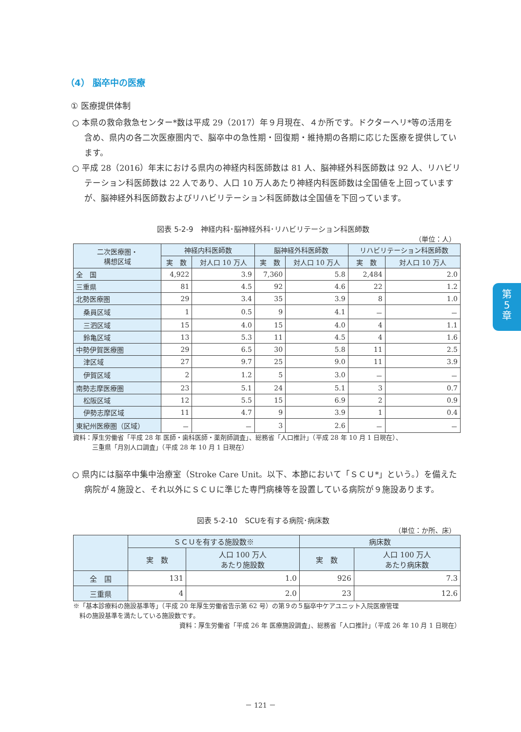（4） 脳卒中の医療
① 医療提供体制
○ 本県の救命救急センター*数は平成 29（2017）年９月現在、４か所です。ドクターヘリ*等の活用を含め、県内の各二次医療圏内で、脳卒中の急性期・回復期・維持期の各期に応じた医療を提供しています。
○ 平成 28（2016）年末における県内の神経内科医師数は 81 人、脳神経外科医師数は 92 人、リハビリテーション科医師数は 22 人であり、人口 10 万人あたり神経内科医師数は全国値を上回っていますが、脳神経外科医師数およびリハビリテーション科医師数は全国値を下回っています。
図表 5-2-9　神経内科･脳神経外科･リハビリテーション科医師数
（単位：人）
| 二次医療圏・ 構想区域 | 神経内科医師数 | | 脳神経外科医師数 | | リハビリテーション科医師数 | |
| --- | --- | --- | --- | --- | --- | --- |
| | 実 数 | 対人口 10 万人 | 実 数 | 対人口 10 万人 | 実 数 | 対人口 10 万人 |
| 全 国 | 4,922 | 3.9 | 7,360 | 5.8 | 2,484 | 2.0 |
| 三重県 | 81 | 4.5 | 92 | 4.6 | 22 | 1.2 |
| 北勢医療圏 | 29 | 3.4 | 35 | 3.9 | 8 | 1.0 |
| 桑員区域 | 1 | 0.5 | 9 | 4.1 | － | － |
| 三泗区域 | 15 | 4.0 | 15 | 4.0 | 4 | 1.1 |
| 鈴亀区域 | 13 | 5.3 | 11 | 4.5 | 4 | 1.6 |
| 中勢伊賀医療圏 | 29 | 6.5 | 30 | 5.8 | 11 | 2.5 |
| 津区域 | 27 | 9.7 | 25 | 9.0 | 11 | 3.9 |
| 伊賀区域 | 2 | 1.2 | 5 | 3.0 | － | － |
| 南勢志摩医療圏 | 23 | 5.1 | 24 | 5.1 | 3 | 0.7 |
| 松阪区域 | 12 | 5.5 | 15 | 6.9 | 2 | 0.9 |
| 伊勢志摩区域 | 11 | 4.7 | 9 | 3.9 | 1 | 0.4 |
| 東紀州医療圏（区域） | － | － | 3 | 2.6 | － | － |
資料：厚生労働省「平成 28 年 医師・歯科医師・薬剤師調査」、総務省「人口推計」（平成 28 年 10 月 1 日現在）、
　　　三重県「月別人口調査」（平成 28 年 10 月 1 日現在）
○ 県内には脳卒中集中治療室（Stroke Care Unit。以下、本節において「ＳＣＵ*」という。）を備えた病院が４施設と、それ以外にＳＣＵに準じた専門病棟等を設置している病院が９施設あります。
図表 5-2-10　SCUを有する病院･病床数
（単位：か所、床）
| | ＳＣＵを有する施設数※ | | 病床数 | |
| --- | --- | --- | --- | --- |
| | 実 数 | 人口 100 万人 あたり施設数 | 実 数 | 人口 100 万人 あたり病床数 |
| 全 国 | 131 | 1.0 | 926 | 7.3 |
| 三重県 | 4 | 2.0 | 23 | 12.6 |
※「基本診療料の施設基準等」（平成 20 年厚生労働省告示第 62 号）の第９の５脳卒中ケアユニット入院医療管理
　料の施設基準を満たしている施設数です。
資料：厚生労働省「平成 26 年 医療施設調査」、総務省「人口推計」（平成 26 年 10 月 1 日現在）
第
5
章
－ 121 －